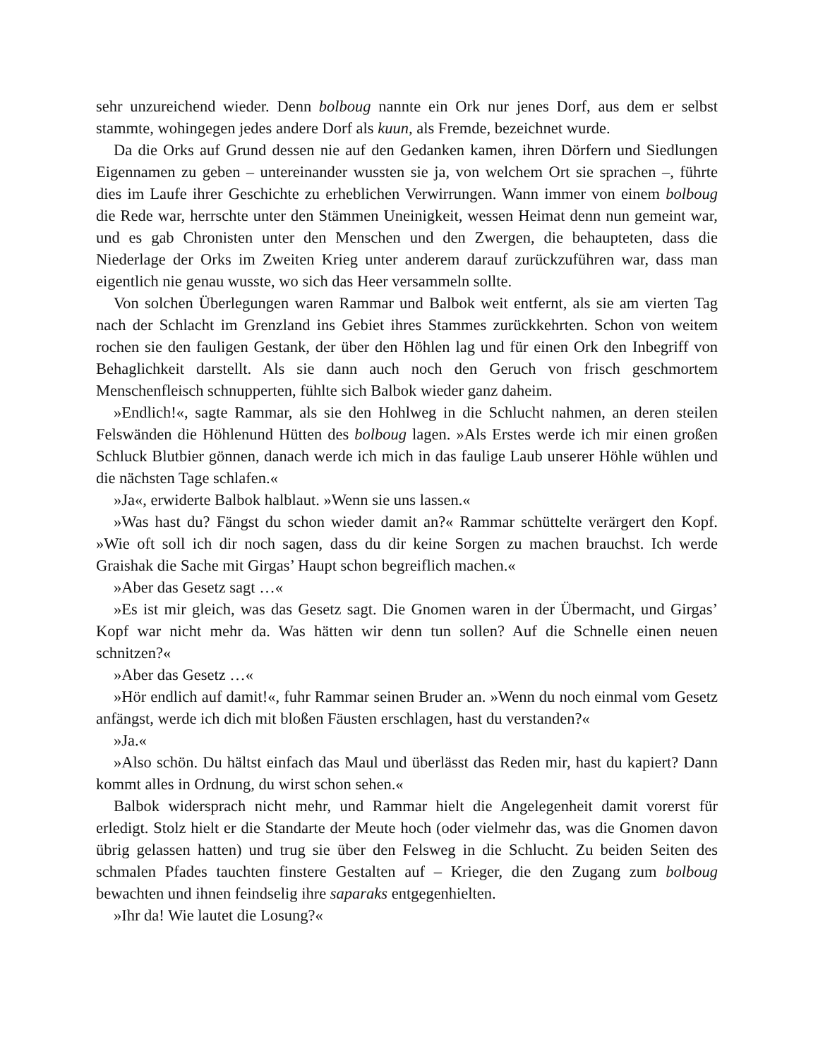sehr unzureichend wieder. Denn bolboug nannte ein Ork nur jenes Dorf, aus dem er selbst stammte, wohingegen jedes andere Dorf als kuun, als Fremde, bezeichnet wurde.
Da die Orks auf Grund dessen nie auf den Gedanken kamen, ihren Dörfern und Siedlungen Eigennamen zu geben – untereinander wussten sie ja, von welchem Ort sie sprachen –, führte dies im Laufe ihrer Geschichte zu erheblichen Verwirrungen. Wann immer von einem bolboug die Rede war, herrschte unter den Stämmen Uneinigkeit, wessen Heimat denn nun gemeint war, und es gab Chronisten unter den Menschen und den Zwergen, die behaupteten, dass die Niederlage der Orks im Zweiten Krieg unter anderem darauf zurückzuführen war, dass man eigentlich nie genau wusste, wo sich das Heer versammeln sollte.
Von solchen Überlegungen waren Rammar und Balbok weit entfernt, als sie am vierten Tag nach der Schlacht im Grenzland ins Gebiet ihres Stammes zurückkehrten. Schon von weitem rochen sie den fauligen Gestank, der über den Höhlen lag und für einen Ork den Inbegriff von Behaglichkeit darstellt. Als sie dann auch noch den Geruch von frisch geschmortem Menschenfleisch schnupperten, fühlte sich Balbok wieder ganz daheim.
»Endlich!«, sagte Rammar, als sie den Hohlweg in die Schlucht nahmen, an deren steilen Felswänden die Höhlenund Hütten des bolboug lagen. »Als Erstes werde ich mir einen großen Schluck Blutbier gönnen, danach werde ich mich in das faulige Laub unserer Höhle wühlen und die nächsten Tage schlafen.«
»Ja«, erwiderte Balbok halblaut. »Wenn sie uns lassen.«
»Was hast du? Fängst du schon wieder damit an?« Rammar schüttelte verärgert den Kopf. »Wie oft soll ich dir noch sagen, dass du dir keine Sorgen zu machen brauchst. Ich werde Graishak die Sache mit Girgas’ Haupt schon begreiflich machen.«
»Aber das Gesetz sagt …«
»Es ist mir gleich, was das Gesetz sagt. Die Gnomen waren in der Übermacht, und Girgas’ Kopf war nicht mehr da. Was hätten wir denn tun sollen? Auf die Schnelle einen neuen schnitzen?«
»Aber das Gesetz …«
»Hör endlich auf damit!«, fuhr Rammar seinen Bruder an. »Wenn du noch einmal vom Gesetz anfängst, werde ich dich mit bloßen Fäusten erschlagen, hast du verstanden?«
»Ja.«
»Also schön. Du hältst einfach das Maul und überlässt das Reden mir, hast du kapiert? Dann kommt alles in Ordnung, du wirst schon sehen.«
Balbok widersprach nicht mehr, und Rammar hielt die Angelegenheit damit vorerst für erledigt. Stolz hielt er die Standarte der Meute hoch (oder vielmehr das, was die Gnomen davon übrig gelassen hatten) und trug sie über den Felsweg in die Schlucht. Zu beiden Seiten des schmalen Pfades tauchten finstere Gestalten auf – Krieger, die den Zugang zum bolboug bewachten und ihnen feindselig ihre saparaks entgegenhielten.
»Ihr da! Wie lautet die Losung?«